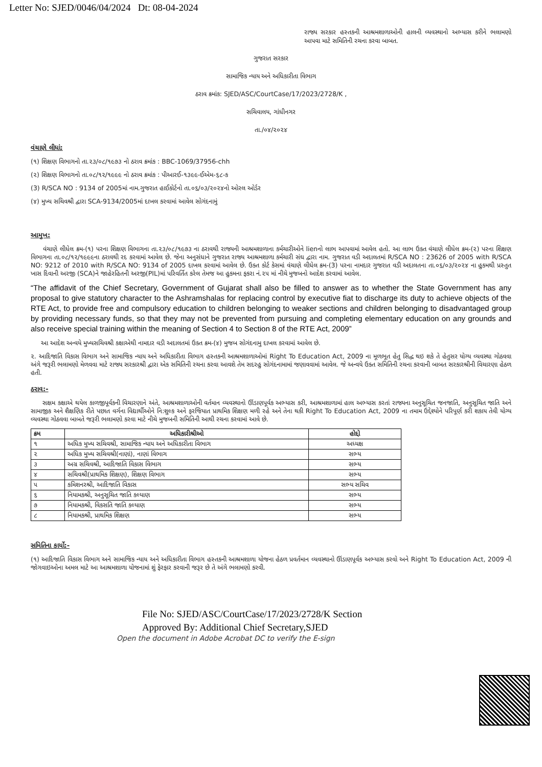Letter No: SJED/0046/04/2024 Dt: 08-04-2024
રાજ્ય સરકાર હસ્તકની આશ્રમશાળાઓની હાલની વ્યવસ્થાનો અભ્યાસ કરીને ભલામણો આપવા માટે સમિતિની રચના કરવા બાબત.
ગુજરાત સરકાર
સામાજિક ન્યાય અને અધિકારીતા વિભાગ
ઠરાવ ક્રમાંક: SJED/ASC/CourtCase/17/2023/2728/K ,
સચિવાલય, ગાંધીનગર
તા./૦૪/૨૦૨૪
વંચાણે લીધાં:
(૧) શિક્ષણ વિભાગનો તા.૨૩/૦૮/૧૯૭૩ નો ઠરાવ ક્રમાંક : BBC-1069/37956-chh
(૨) શિક્ષણ વિભાગનો તા.૦૮/૧૨/૧૯૯૯ નો ઠરાવ ક્રમાંક : પીઆરઈ-૧૩૯૯-ઈએમ-૬૮-ક
(3) R/SCA NO : 9134 of 2005માં નામ.ગુજરાત હાઈકોર્ટનો તા.૦૬/૦૩/૨૦૨૪નો ઓરલ ઓર્ડર
(૪) મુખ્ય સચિવશ્રી દ્વારા SCA-9134/2005માં દાખલ કરવામાં આવેલ સોગંદનામું
આમુખ:
વંચાણે લીધેલ ક્રમ-(૧) પરના શિક્ષણ વિભાગના તા.૨૩/૦૮/૧૯૭૩ ના ઠરાવથી રાજ્યની આશ્રમશાળાના કર્મચારીઓને lienનો લાભ આપવામાં આવેલ હતો. આ લાભ ઉક્ત વંચાણે લીધેલ ક્રમ-(૨) પરના શિક્ષણ વિભાગના તા.૦૮/૧૨/૧૯૯૯ના ઠરાવથી રદ કરવામાં આવેલ છે. જેના અનુસંધાને ગુજરાત રાજ્ય આશ્રમશાળા કર્મચારી સંઘ દ્વારા નામ. ગુજરાત વડી અદાલતમાં R/SCA NO : 23626 of 2005 with R/SCA NO: 9212 of 2010 with R/SCA NO: 9134 of 2005 દાખલ કરવામાં આવેલ છે. ઉક્ત કોર્ટ કેસમાં વંચાણે લીધેલ ક્રમ-(3) પરના નામદાર ગુજરાત વડી અદાલતના તા.૦૬/૦૩/૨૦૨૪ ના હુકમથી પ્રસ્તુત ખાસ દિવાની અરજી (SCA)ને જાહેરહિતની અરજી(PIL)માં પરિવર્તિત કરેલ તેમજ આ હુકમના ફકરા નં.૨૫ માં નીચે મુજબનો આદેશ કરવામાં આવેલ.
“The affidavit of the Chief Secretary, Government of Gujarat shall also be filled to answer as to whether the State Government has any proposal to give statutory character to the Ashramshalas for replacing control by executive fiat to discharge its duty to achieve objects of the RTE Act, to provide free and compulsory education to children belonging to weaker sections and children belonging to disadvantaged group by providing necessary funds, so that they may not be prevented from pursuing and completing elementary education on any grounds and also receive special training within the meaning of Section 4 to Section 8 of the RTE Act, 2009”
આ આદેશ અન્વયે મુખ્યસચિવશ્રી કક્ષાએથી નામદાર વડી અદાલતમાં ઉક્ત ક્રમ-(૪) મુજબ સોગંદનામુ દાખલ કરવામાં આવેલ છે.
૨. આદિજાતિ વિકાસ વિભાગ અને સામાજિક ન્યાય અને અધિકારીતા વિભાગ હસ્તકની આશ્રમશાળાઓમાં Right To Education Act, 2009 ના મૂળભૂત હેતુ સિદ્ધ થઇ શકે તે હેતુસર યોગ્ય વ્યવસ્થા ગોઠવવા અંગે જરૂરી ભલામણો મેળવવા માટે રાજ્ય સરકારશ્રી દ્વારા એક સમિતિની રચના કરવા આવશે તેમ સદરહુ સોગંદનામામાં જણાવવામાં આવેલ. જે અન્વયે ઉક્ત સમિતિની રચના કરવાની બાબત સરકારશ્રીની વિચારણા હેઠળ હતી.
ઠરાવ:-
સક્ષમ કક્ષાએ થયેલ કાળજીપૂર્વકની વિચારણાને અંતે, આશ્રમશાળાઓની વર્તમાન વ્યવસ્થાનો ઊંડાણપૂર્વક અભ્યાસ કરી, આશ્રમશાળામાં હાલ અભ્યાસ કરતાં રાજ્યના અનુસૂચિત જનજાતિ, અનુસૂચિત જાતિ અને સામાજીક અને શૈક્ષણિક રીતે પછાત વર્ગના વિદ્યાર્થીઓને નિ:શુલ્ક અને ફરજિયાત પ્રાથમિક શિક્ષણ મળી રહે અને તેના થકી Right To Education Act, 2009 ના તમામ ઉદ્દેશ્યોને પરિપૂર્ણ કરી શકાય તેવી યોગ્ય વ્યવસ્થા ગોઠવવા બાબતે જરૂરી ભલામણો કરવા માટે નીચે મુજબની સમિતિની આથી રચના કરવામાં આવે છે.
| ક્રમ | અધિકારીશ્રીઓ | હોદ્દો |
| --- | --- | --- |
| ૧ | અધિક મુખ્ય સચિવશ્રી, સામાજિક ન્યાય અને અધિકારીતા વિભાગ | અધ્યક્ષ |
| ૨ | અધિક મુખ્ય સચિવશ્રી(નાણાં), નાણાં વિભાગ | સભ્ય |
| ૩ | અગ્ર સચિવશ્રી, આદિજાતિ વિકાસ વિભાગ | સભ્ય |
| ૪ | સચિવશ્રી(પ્રાથમિક શિક્ષણ), શિક્ષણ વિભાગ | સભ્ય |
| ૫ | કમિશનરશ્રી, આદિજાતિ વિકાસ | સભ્ય સચિવ |
| ૬ | નિયામકશ્રી, અનુસૂચિત જાતિ કલ્યાણ | સભ્ય |
| ૭ | નિયામકશ્રી, વિકસતિ જાતિ કલ્યાણ | સભ્ય |
| ૮ | નિયામકશ્રી, પ્રાથમિક શિક્ષણ | સભ્ય |
સમિતિના કાર્યો:-
(૧) આદિજાતિ વિકાસ વિભાગ અને સામાજિક ન્યાય અને અધિકારીતા વિભાગ હસ્તકની આશ્રમશાળા યોજના હેઠળ પ્રવર્તમાન વ્યવસ્થાનો ઊંડાણપૂર્વક અભ્યાસ કરવો અને Right To Education Act, 2009 ની જોગવાઇઓના અમલ માટે આ આશ્રમશાળા યોજનામાં શું ફેરફાર કરવાની જરૂર છે તે અંગે ભલામણો કરવી.
File No: SJED/ASC/CourtCase/17/2023/2728/K Section
Approved By: Additional Chief Secretary,SJED
Open the document in Adobe Acrobat DC to verify the E-sign